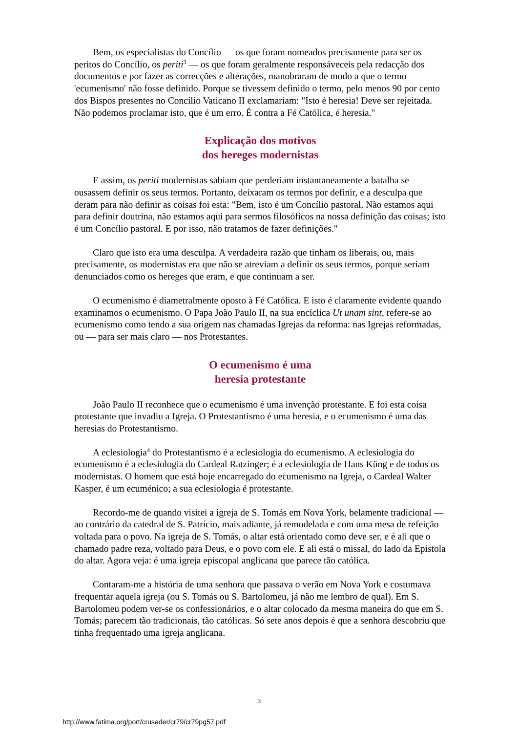Bem, os especialistas do Concílio — os que foram nomeados precisamente para ser os peritos do Concílio, os periti<sup>3</sup> — os que foram geralmente responsáveceis pela redacção dos documentos e por fazer as correcções e alterações, manobraram de modo a que o termo 'ecumenismo' não fosse definido. Porque se tivessem definido o termo, pelo menos 90 por cento dos Bispos presentes no Concílio Vaticano II exclamariam: "Isto é heresia! Deve ser rejeitada. Não podemos proclamar isto, que é um erro. É contra a Fé Católica, é heresia."
Explicação dos motivos
dos hereges modernistas
E assim, os periti modernistas sabiam que perderiam instantaneamente a batalha se ousassem definir os seus termos. Portanto, deixaram os termos por definir, e a desculpa que deram para não definir as coisas foi esta: "Bem, isto é um Concílio pastoral. Não estamos aqui para definir doutrina, não estamos aqui para sermos filosóficos na nossa definição das coisas; isto é um Concílio pastoral. E por isso, não tratamos de fazer definições."
Claro que isto era uma desculpa. A verdadeira razão que tinham os liberais, ou, mais precisamente, os modernistas era que não se atreviam a definir os seus termos, porque seriam denunciados como os hereges que eram, e que continuam a ser.
O ecumenismo é diametralmente oposto à Fé Católica. E isto é claramente evidente quando examinamos o ecumenismo. O Papa João Paulo II, na sua encíclica Ut unam sint, refere-se ao ecumenismo como tendo a sua origem nas chamadas Igrejas da reforma: nas Igrejas reformadas, ou — para ser mais claro — nos Protestantes.
O ecumenismo é uma
heresia protestante
João Paulo II reconhece que o ecumenismo é uma invenção protestante. E foi esta coisa protestante que invadiu a Igreja. O Protestantismo é uma heresia, e o ecumenismo é uma das heresias do Protestantismo.
A eclesiologia<sup>4</sup> do Protestantismo é a eclesiologia do ecumenismo. A eclesiologia do ecumenismo é a eclesiologia do Cardeal Ratzinger; é a eclesiologia de Hans Küng e de todos os modernistas. O homem que está hoje encarregado do ecumenismo na Igreja, o Cardeal Walter Kasper, é um ecuménico; a sua eclesiologia é protestante.
Recordo-me de quando visitei a igreja de S. Tomás em Nova York, belamente tradicional — ao contrário da catedral de S. Patrício, mais adiante, já remodelada e com uma mesa de refeição voltada para o povo. Na igreja de S. Tomás, o altar está orientado como deve ser, e é ali que o chamado padre reza, voltado para Deus, e o povo com ele. E ali está o missal, do lado da Epístola do altar. Agora veja: é uma igreja episcopal anglicana que parece tão católica.
Contaram-me a história de uma senhora que passava o verão em Nova York e costumava frequentar aquela igreja (ou S. Tomás ou S. Bartolomeu, já não me lembro de qual). Em S. Bartolomeu podem ver-se os confessionários, e o altar colocado da mesma maneira do que em S. Tomás; parecem tão tradicionais, tão católicas. Só sete anos depois é que a senhora descobriu que tinha frequentado uma igreja anglicana.
3
http://www.fatima.org/port/crusader/cr79/cr79pg57.pdf